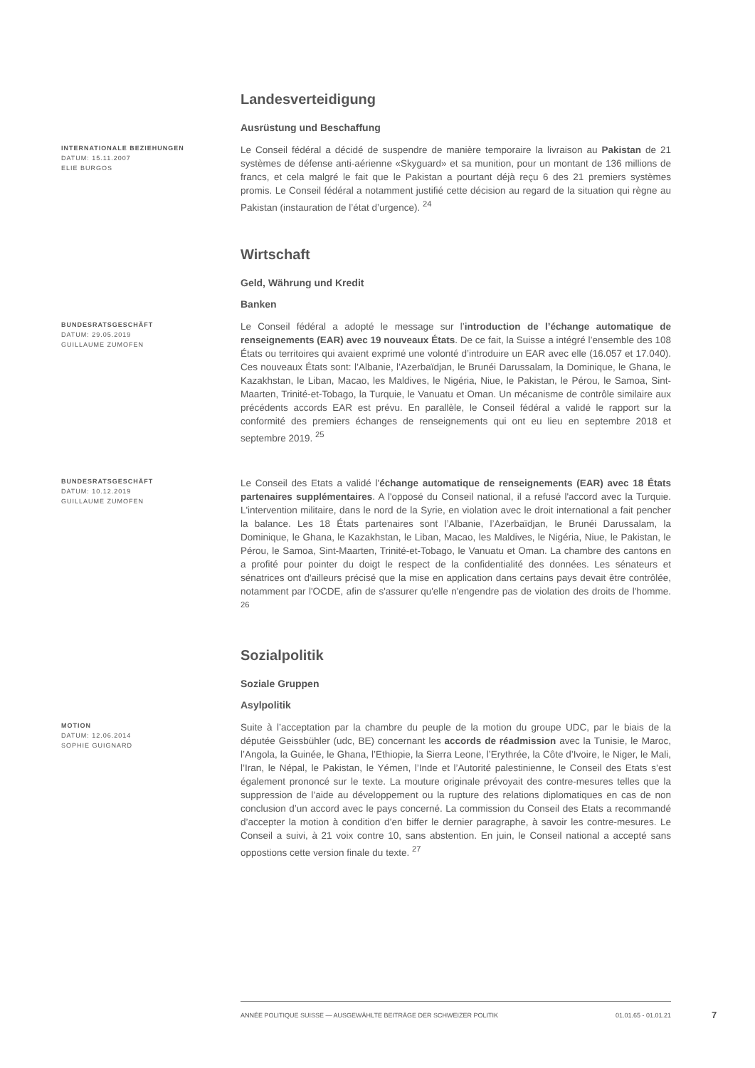Landesverteidigung
Ausrüstung und Beschaffung
INTERNATIONALE BEZIEHUNGEN
DATUM: 15.11.2007
ELIE BURGOS
Le Conseil fédéral a décidé de suspendre de manière temporaire la livraison au Pakistan de 21 systèmes de défense anti-aérienne «Skyguard» et sa munition, pour un montant de 136 millions de francs, et cela malgré le fait que le Pakistan a pourtant déjà reçu 6 des 21 premiers systèmes promis. Le Conseil fédéral a notamment justifié cette décision au regard de la situation qui règne au Pakistan (instauration de l’état d’urgence). <sup>24</sup>
Wirtschaft
Geld, Währung und Kredit
Banken
BUNDESRATSGESCHÄFT
DATUM: 29.05.2019
GUILLAUME ZUMOFEN
Le Conseil fédéral a adopté le message sur l’introduction de l’échange automatique de renseignements (EAR) avec 19 nouveaux États. De ce fait, la Suisse a intégré l’ensemble des 108 États ou territoires qui avaient exprimé une volonté d’introduire un EAR avec elle (16.057 et 17.040). Ces nouveaux États sont: l’Albanie, l’Azerbaïdjan, le Brunéi Darussalam, la Dominique, le Ghana, le Kazakhstan, le Liban, Macao, les Maldives, le Nigéria, Niue, le Pakistan, le Pérou, le Samoa, Sint-Maarten, Trinité-et-Tobago, la Turquie, le Vanuatu et Oman. Un mécanisme de contrôle similaire aux précédents accords EAR est prévu. En parallèle, le Conseil fédéral a validé le rapport sur la conformité des premiers échanges de renseignements qui ont eu lieu en septembre 2018 et septembre 2019. <sup>25</sup>
BUNDESRATSGESCHÄFT
DATUM: 10.12.2019
GUILLAUME ZUMOFEN
Le Conseil des Etats a validé l'échange automatique de renseignements (EAR) avec 18 États partenaires supplémentaires. A l'opposé du Conseil national, il a refusé l'accord avec la Turquie. L'intervention militaire, dans le nord de la Syrie, en violation avec le droit international a fait pencher la balance. Les 18 États partenaires sont l’Albanie, l’Azerbaïdjan, le Brunéi Darussalam, la Dominique, le Ghana, le Kazakhstan, le Liban, Macao, les Maldives, le Nigéria, Niue, le Pakistan, le Pérou, le Samoa, Sint-Maarten, Trinité-et-Tobago, le Vanuatu et Oman. La chambre des cantons en a profité pour pointer du doigt le respect de la confidentialité des données. Les sénateurs et sénatrices ont d'ailleurs précisé que la mise en application dans certains pays devait être contrôlée, notamment par l'OCDE, afin de s'assurer qu'elle n'engendre pas de violation des droits de l'homme. <sup>26</sup>
Sozialpolitik
Soziale Gruppen
Asylpolitik
MOTION
DATUM: 12.06.2014
SOPHIE GUIGNARD
Suite à l’acceptation par la chambre du peuple de la motion du groupe UDC, par le biais de la députée Geissbühler (udc, BE) concernant les accords de réadmission avec la Tunisie, le Maroc, l’Angola, la Guinée, le Ghana, l’Ethiopie, la Sierra Leone, l’Erythrée, la Côte d’Ivoire, le Niger, le Mali, l’Iran, le Népal, le Pakistan, le Yémen, l’Inde et l’Autorité palestinienne, le Conseil des Etats s’est également prononcé sur le texte. La mouture originale prévoyait des contre-mesures telles que la suppression de l’aide au développement ou la rupture des relations diplomatiques en cas de non conclusion d’un accord avec le pays concerné. La commission du Conseil des Etats a recommandé d’accepter la motion à condition d’en biffer le dernier paragraphe, à savoir les contre-mesures. Le Conseil a suivi, à 21 voix contre 10, sans abstention. En juin, le Conseil national a accepté sans oppostions cette version finale du texte. <sup>27</sup>
ANNÉE POLITIQUE SUISSE — AUSGEWÄHLTE BEITRÄGE DER SCHWEIZER POLITIK 01.01.65 - 01.01.21
7